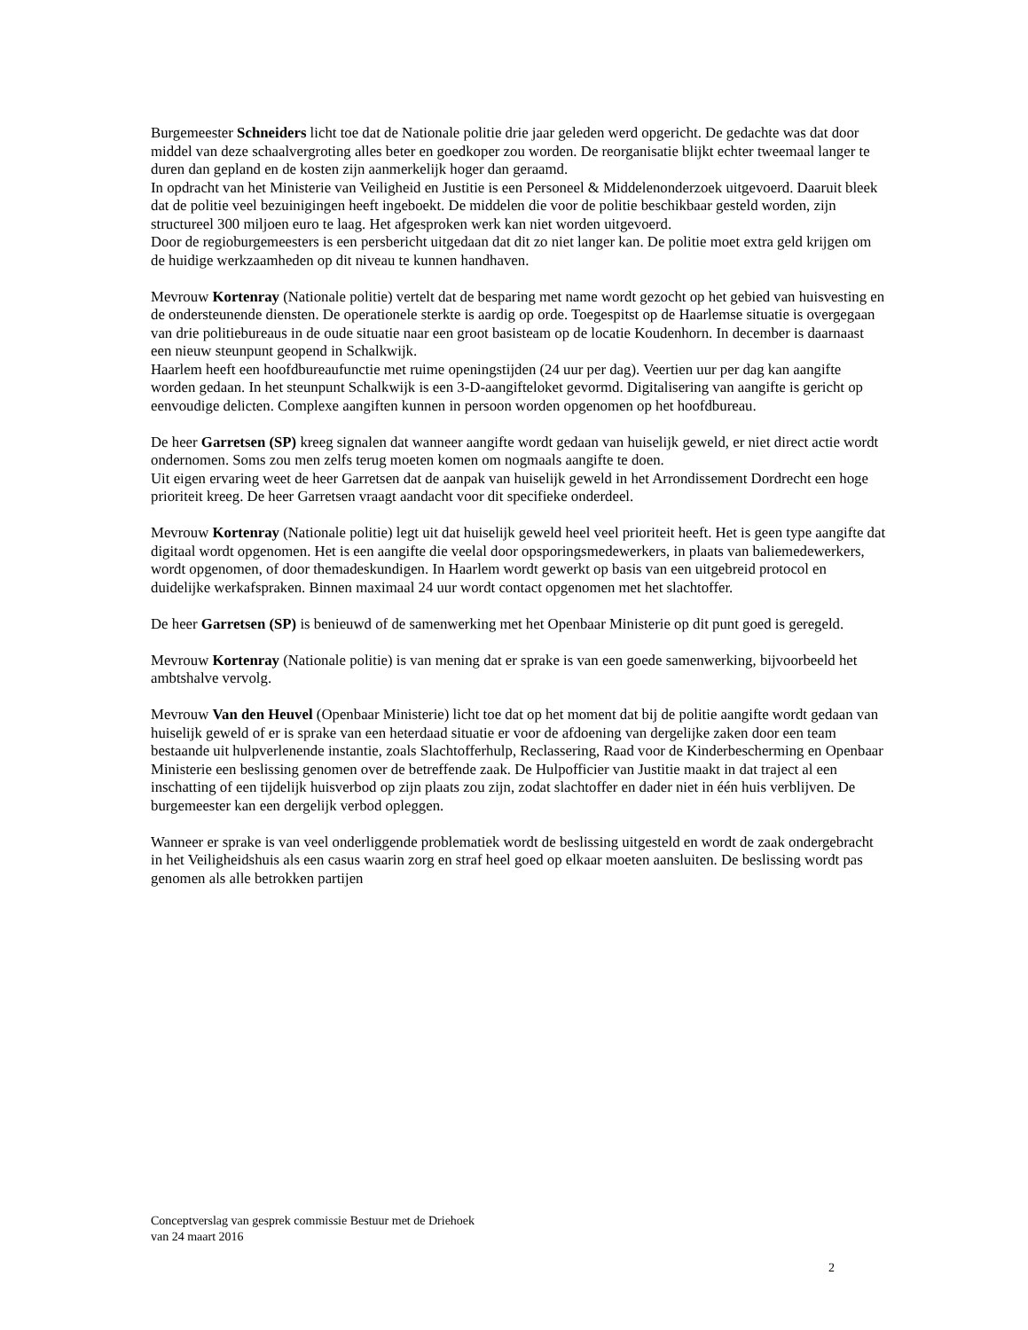Burgemeester Schneiders licht toe dat de Nationale politie drie jaar geleden werd opgericht. De gedachte was dat door middel van deze schaalvergroting alles beter en goedkoper zou worden. De reorganisatie blijkt echter tweemaal langer te duren dan gepland en de kosten zijn aanmerkelijk hoger dan geraamd.
In opdracht van het Ministerie van Veiligheid en Justitie is een Personeel & Middelenonderzoek uitgevoerd. Daaruit bleek dat de politie veel bezuinigingen heeft ingeboekt. De middelen die voor de politie beschikbaar gesteld worden, zijn structureel 300 miljoen euro te laag. Het afgesproken werk kan niet worden uitgevoerd.
Door de regioburgemeesters is een persbericht uitgedaan dat dit zo niet langer kan. De politie moet extra geld krijgen om de huidige werkzaamheden op dit niveau te kunnen handhaven.
Mevrouw Kortenray (Nationale politie) vertelt dat de besparing met name wordt gezocht op het gebied van huisvesting en de ondersteunende diensten. De operationele sterkte is aardig op orde. Toegespitst op de Haarlemse situatie is overgegaan van drie politiebureaus in de oude situatie naar een groot basisteam op de locatie Koudenhorn. In december is daarnaast een nieuw steunpunt geopend in Schalkwijk.
Haarlem heeft een hoofdbureaufunctie met ruime openingstijden (24 uur per dag). Veertien uur per dag kan aangifte worden gedaan. In het steunpunt Schalkwijk is een 3-D-aangifteloket gevormd. Digitalisering van aangifte is gericht op eenvoudige delicten. Complexe aangiften kunnen in persoon worden opgenomen op het hoofdbureau.
De heer Garretsen (SP) kreeg signalen dat wanneer aangifte wordt gedaan van huiselijk geweld, er niet direct actie wordt ondernomen. Soms zou men zelfs terug moeten komen om nogmaals aangifte te doen.
Uit eigen ervaring weet de heer Garretsen dat de aanpak van huiselijk geweld in het Arrondissement Dordrecht een hoge prioriteit kreeg. De heer Garretsen vraagt aandacht voor dit specifieke onderdeel.
Mevrouw Kortenray (Nationale politie) legt uit dat huiselijk geweld heel veel prioriteit heeft. Het is geen type aangifte dat digitaal wordt opgenomen. Het is een aangifte die veelal door opsporingsmedewerkers, in plaats van baliemedewerkers, wordt opgenomen, of door themadeskundigen. In Haarlem wordt gewerkt op basis van een uitgebreid protocol en duidelijke werkafspraken. Binnen maximaal 24 uur wordt contact opgenomen met het slachtoffer.
De heer Garretsen (SP) is benieuwd of de samenwerking met het Openbaar Ministerie op dit punt goed is geregeld.
Mevrouw Kortenray (Nationale politie) is van mening dat er sprake is van een goede samenwerking, bijvoorbeeld het ambtshalve vervolg.
Mevrouw Van den Heuvel (Openbaar Ministerie) licht toe dat op het moment dat bij de politie aangifte wordt gedaan van huiselijk geweld of er is sprake van een heterdaad situatie er voor de afdoening van dergelijke zaken door een team bestaande uit hulpverlenende instantie, zoals Slachtofferhulp, Reclassering, Raad voor de Kinderbescherming en Openbaar Ministerie een beslissing genomen over de betreffende zaak. De Hulpofficier van Justitie maakt in dat traject al een inschatting of een tijdelijk huisverbod op zijn plaats zou zijn, zodat slachtoffer en dader niet in één huis verblijven. De burgemeester kan een dergelijk verbod opleggen.
Wanneer er sprake is van veel onderliggende problematiek wordt de beslissing uitgesteld en wordt de zaak ondergebracht in het Veiligheidshuis als een casus waarin zorg en straf heel goed op elkaar moeten aansluiten. De beslissing wordt pas genomen als alle betrokken partijen
Conceptverslag van gesprek commissie Bestuur met de Driehoek
van 24 maart 2016
2